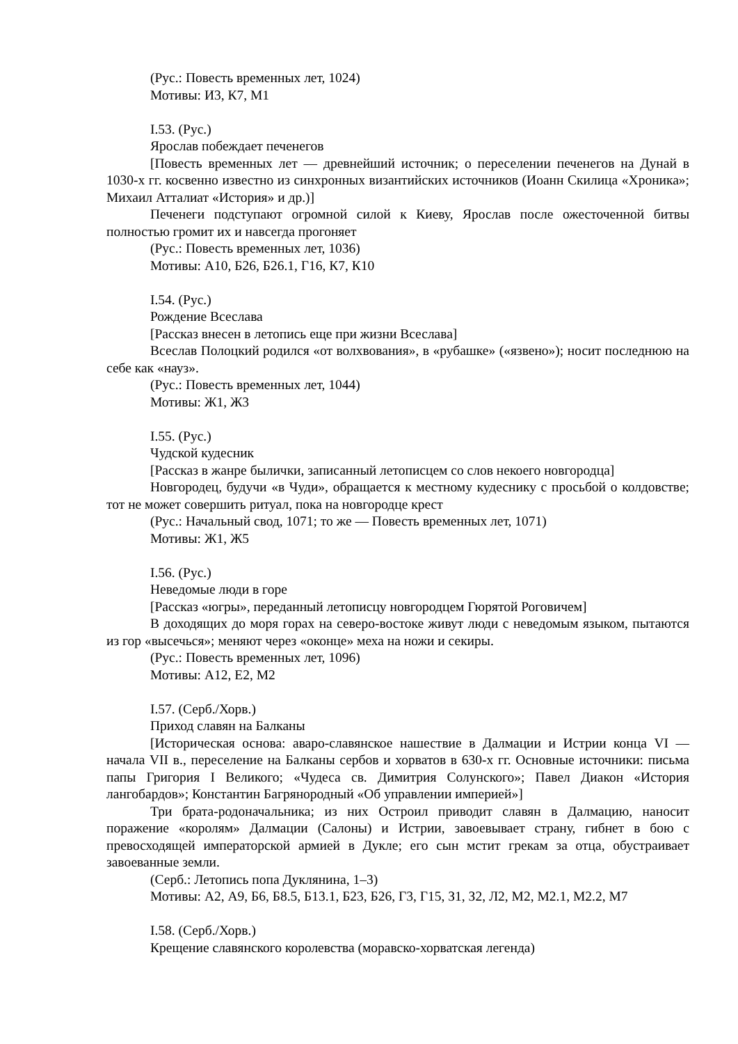(Рус.: Повесть временных лет, 1024)
Мотивы: И3, К7, М1
I.53. (Рус.)
Ярослав побеждает печенегов
[Повесть временных лет — древнейший источник; о переселении печенегов на Дунай в 1030-х гг. косвенно известно из синхронных византийских источников (Иоанн Скилица «Хроника»; Михаил Атталиат «История» и др.)]
Печенеги подступают огромной силой к Киеву, Ярослав после ожесточенной битвы полностью громит их и навсегда прогоняет
(Рус.: Повесть временных лет, 1036)
Мотивы: А10, Б26, Б26.1, Г16, К7, К10
I.54. (Рус.)
Рождение Всеслава
[Рассказ внесен в летопись еще при жизни Всеслава]
Всеслав Полоцкий родился «от волхвования», в «рубашке» («язвено»); носит последнюю на себе как «науз».
(Рус.: Повесть временных лет, 1044)
Мотивы: Ж1, Ж3
I.55. (Рус.)
Чудской кудесник
[Рассказ в жанре былички, записанный летописцем со слов некоего новгородца]
Новгородец, будучи «в Чуди», обращается к местному кудеснику с просьбой о колдовстве; тот не может совершить ритуал, пока на новгородце крест
(Рус.: Начальный свод, 1071; то же — Повесть временных лет, 1071)
Мотивы: Ж1, Ж5
I.56. (Рус.)
Неведомые люди в горе
[Рассказ «югры», переданный летописцу новгородцем Гюрятой Роговичем]
В доходящих до моря горах на северо-востоке живут люди с неведомым языком, пытаются из гор «высечься»; меняют через «оконце» меха на ножи и секиры.
(Рус.: Повесть временных лет, 1096)
Мотивы: А12, Е2, М2
I.57. (Серб./Хорв.)
Приход славян на Балканы
[Историческая основа: аваро-славянское нашествие в Далмации и Истрии конца VI — начала VII в., переселение на Балканы сербов и хорватов в 630-х гг. Основные источники: письма папы Григория I Великого; «Чудеса св. Димитрия Солунского»; Павел Диакон «История лангобардов»; Константин Багрянородный «Об управлении империей»]
Три брата-родоначальника; из них Остроил приводит славян в Далмацию, наносит поражение «королям» Далмации (Салоны) и Истрии, завоевывает страну, гибнет в бою с превосходящей императорской армией в Дукле; его сын мстит грекам за отца, обустраивает завоеванные земли.
(Серб.: Летопись попа Дуклянина, 1–3)
Мотивы: А2, А9, Б6, Б8.5, Б13.1, Б23, Б26, Г3, Г15, З1, З2, Л2, М2, М2.1, М2.2, М7
I.58. (Серб./Хорв.)
Крещение славянского королевства (моравско-хорватская легенда)